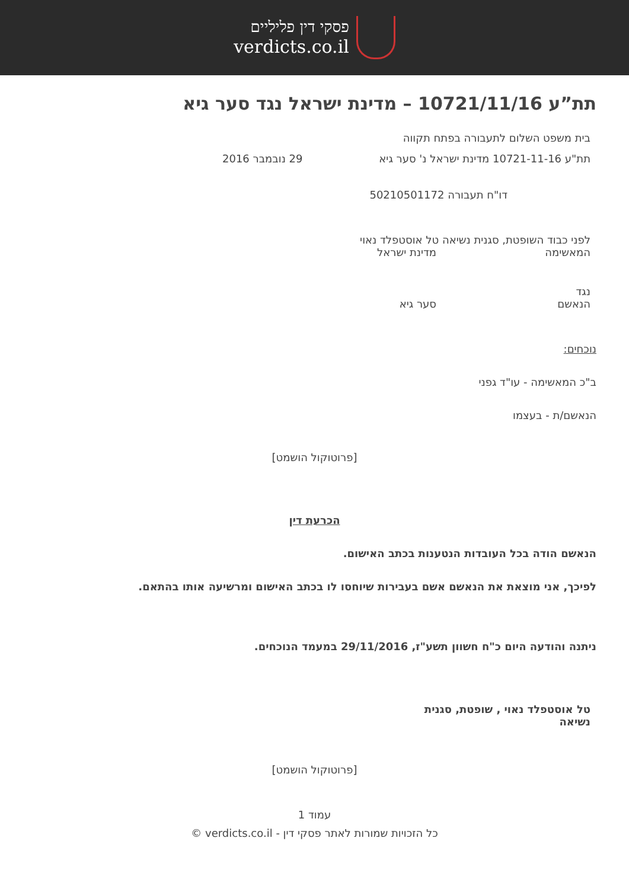פסקי דין פליליים
verdicts.co.il
תת”ע 10721/11/16 – מדינת ישראל נגד סער גיא
בית משפט השלום לתעבורה בפתח תקווה
תת"ע 10721-11-16 מדינת ישראל נ' סער גיא 29 נובמבר 2016
דו"ח תעבורה 50210501172
לפני כבוד השופטת, סגנית נשיאה טל אוסטפלד נאוי
המאשימה מדינת ישראל
נגד
הנאשם סער גיא
נוכחים:
ב"כ המאשימה - עו"ד גפני
הנאשם/ת - בעצמו
[פרוטוקול הושמט]
הכרעת דין
הנאשם הודה בכל העובדות הנטענות בכתב האישום.
לפיכך, אני מוצאת את הנאשם אשם בעבירות שיוחסו לו בכתב האישום ומרשיעה אותו בהתאם.
ניתנה והודעה היום כ"ח חשוון תשע"ז, 29/11/2016 במעמד הנוכחים.
טל אוסטפלד נאוי , שופטת, סגנית נשיאה
[פרוטוקול הושמט]
עמוד 1
כל הזכויות שמורות לאתר פסקי דין - verdicts.co.il ©